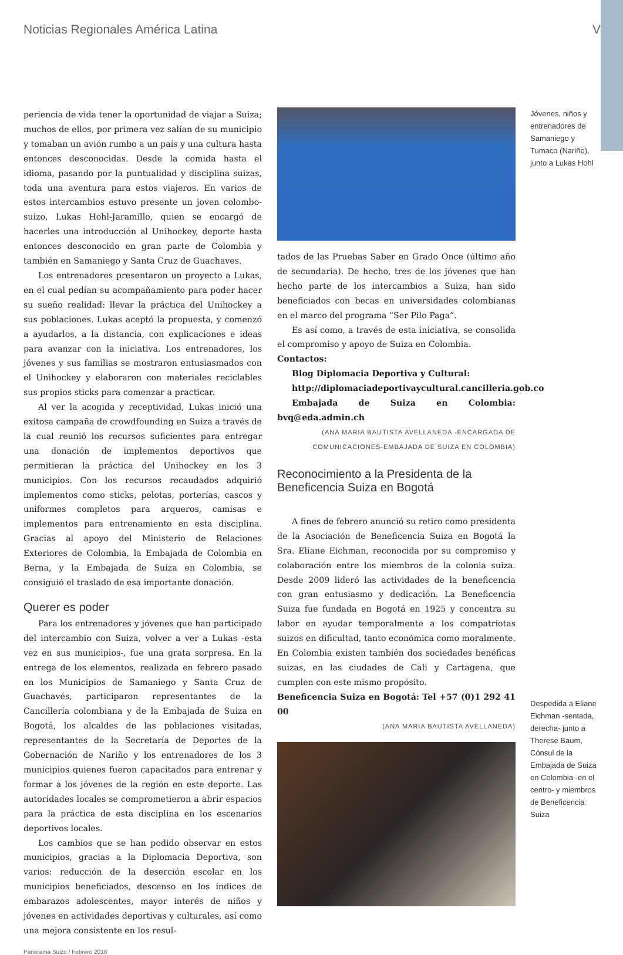Noticias Regionales América Latina V
periencia de vida tener la oportunidad de viajar a Suiza; muchos de ellos, por primera vez salían de su municipio y tomaban un avión rumbo a un país y una cultura hasta entonces desconocidas. Desde la comida hasta el idioma, pasando por la puntualidad y disciplina suizas, toda una aventura para estos viajeros. En varios de estos intercambios estuvo presente un joven colombo-suizo, Lukas Hohl-Jaramillo, quien se encargó de hacerles una introducción al Unihockey, deporte hasta entonces desconocido en gran parte de Colombia y también en Samaniego y Santa Cruz de Guachaves.
Los entrenadores presentaron un proyecto a Lukas, en el cual pedían su acompañamiento para poder hacer su sueño realidad: llevar la práctica del Unihockey a sus poblaciones. Lukas aceptó la propuesta, y comenzó a ayudarlos, a la distancia, con explicaciones e ideas para avanzar con la iniciativa. Los entrenadores, los jóvenes y sus familias se mostraron entusiasmados con el Unihockey y elaboraron con materiales reciclables sus propios sticks para comenzar a practicar.
Al ver la acogida y receptividad, Lukas inició una exitosa campaña de crowdfounding en Suiza a través de la cual reunió los recursos suficientes para entregar una donación de implementos deportivos que permitieran la práctica del Unihockey en los 3 municipios. Con los recursos recaudados adquirió implementos como sticks, pelotas, porterías, cascos y uniformes completos para arqueros, camisas e implementos para entrenamiento en esta disciplina. Gracias al apoyo del Ministerio de Relaciones Exteriores de Colombia, la Embajada de Colombia en Berna, y la Embajada de Suiza en Colombia, se consiguió el traslado de esa importante donación.
Querer es poder
Para los entrenadores y jóvenes que han participado del intercambio con Suiza, volver a ver a Lukas -esta vez en sus municipios-, fue una grata sorpresa. En la entrega de los elementos, realizada en febrero pasado en los Municipios de Samaniego y Santa Cruz de Guachavés, participaron representantes de la Cancillería colombiana y de la Embajada de Suiza en Bogotá, los alcaldes de las poblaciones visitadas, representantes de la Secretaría de Deportes de la Gobernación de Nariño y los entrenadores de los 3 municipios quienes fueron capacitados para entrenar y formar a los jóvenes de la región en este deporte. Las autoridades locales se comprometieron a abrir espacios para la práctica de esta disciplina en los escenarios deportivos locales.
Los cambios que se han podido observar en estos municipios, gracias a la Diplomacia Deportiva, son varios: reducción de la deserción escolar en los municipios beneficiados, descenso en los índices de embarazos adolescentes, mayor interés de niños y jóvenes en actividades deportivas y culturales, así como una mejora consistente en los resul-
tados de las Pruebas Saber en Grado Once (último año de secundaria). De hecho, tres de los jóvenes que han hecho parte de los intercambios a Suiza, han sido beneficiados con becas en universidades colombianas en el marco del programa “Ser Pilo Paga”.
Es así como, a través de esta iniciativa, se consolida el compromiso y apoyo de Suiza en Colombia.
Contactos:
Blog Diplomacia Deportiva y Cultural:
http://diplomaciadeportivaycultural.cancilleria.gob.co
Embajada de Suiza en Colombia: bvq@eda.admin.ch
(ANA MARIA BAUTISTA AVELLANEDA -ENCARGADA DE COMUNICACIONES-EMBAJADA DE SUIZA EN COLOMBIA)
Reconocimiento a la Presidenta de la Beneficencia Suiza en Bogotá
A fines de febrero anunció su retiro como presidenta de la Asociación de Beneficencia Suiza en Bogotá la Sra. Eliane Eichman, reconocida por su compromiso y colaboración entre los miembros de la colonia suiza. Desde 2009 lideró las actividades de la beneficencia con gran entusiasmo y dedicación. La Beneficencia Suiza fue fundada en Bogotá en 1925 y concentra su labor en ayudar temporalmente a los compatriotas suizos en dificultad, tanto económica como moralmente. En Colombia existen también dos sociedades benéficas suizas, en las ciudades de Cali y Cartagena, que cumplen con este mismo propósito.
Beneficencia Suiza en Bogotá: Tel +57 (0)1 292 41 00
(ANA MARIA BAUTISTA AVELLANEDA)
Jóvenes, niños y entrenadores de Samaniego y Tumaco (Nariño), junto a Lukas Hohl
Despedida a Eliane Eichman -sentada, derecha- junto a Therese Baum, Cónsul de la Embajada de Suiza en Colombia -en el centro- y miembros de Beneficencia Suiza
Panorama Suizo / Febrero 2018